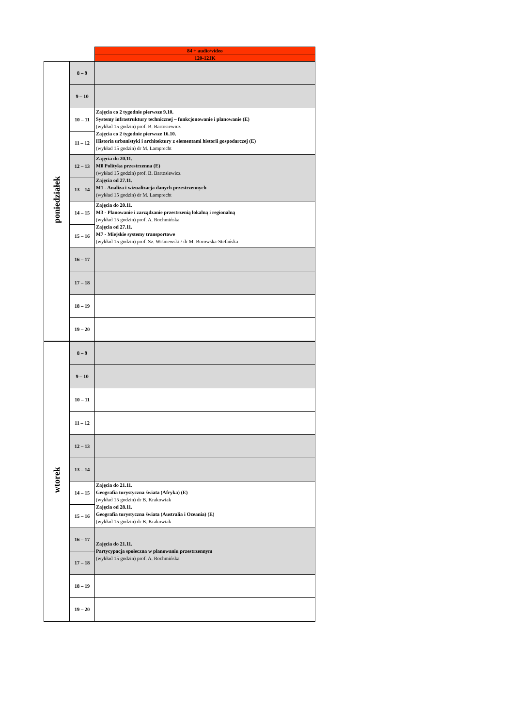| | | 84 + audio/video |
| | | 120-121K |
| poniedziałek | 8 – 9 | |
| | 9 – 10 | |
| | 10 – 11 | Zajęcia co 2 tygodnie pierwsze 9.10. Systemy infrastruktury technicznej – funkcjonowanie i planowanie (E) (wykład 15 godzin) prof. B. Bartosiewicz Zajęcia co 2 tygodnie pierwsze 16.10. Historia urbanistyki i architektury z elementami historii gospodarczej (E) (wykład 15 godzin) dr M. Lamprecht |
| | 11 – 12 | |
| | 12 – 13 | Zajęcia do 20.11. M0 Polityka przestrzenna (E) (wykład 15 godzin) prof. B. Bartosiewicz Zajęcia od 27.11. M1 - Analiza i wizualizacja danych przestrzennych (wykład 15 godzin) dr M. Lamprecht |
| | 13 – 14 | |
| | 14 – 15 | Zajęcia do 20.11. M3 - Planowanie i zarządzanie przestrzenią lokalną i regionalną (wykład 15 godzin) prof. A. Rochmińska Zajęcia od 27.11. M7 - Miejskie systemy transportowe (wykład 15 godzin) prof. Sz. Wiśniewski / dr M. Borowska-Stefańska |
| | 15 – 16 | |
| | 16 – 17 | |
| | 17 – 18 | |
| | 18 – 19 | |
| | 19 – 20 | |
| wtorek | 8 – 9 | |
| | 9 – 10 | |
| | 10 – 11 | |
| | 11 – 12 | |
| | 12 – 13 | |
| | 13 – 14 | |
| | 14 – 15 | Zajęcia do 21.11. Geografia turystyczna świata (Afryka) (E) (wykład 15 godzin) dr B. Krakowiak Zajęcia od 28.11. Geografia turystyczna świata (Australia i Oceania) (E) (wykład 15 godzin) dr B. Krakowiak |
| | 15 – 16 | |
| | 16 – 17 | Zajęcia do 21.11. Partycypacja społeczna w planowaniu przestrzennym (wykład 15 godzin) prof. A. Rochmińska |
| | 17 – 18 | |
| | 18 – 19 | |
| | 19 – 20 | |